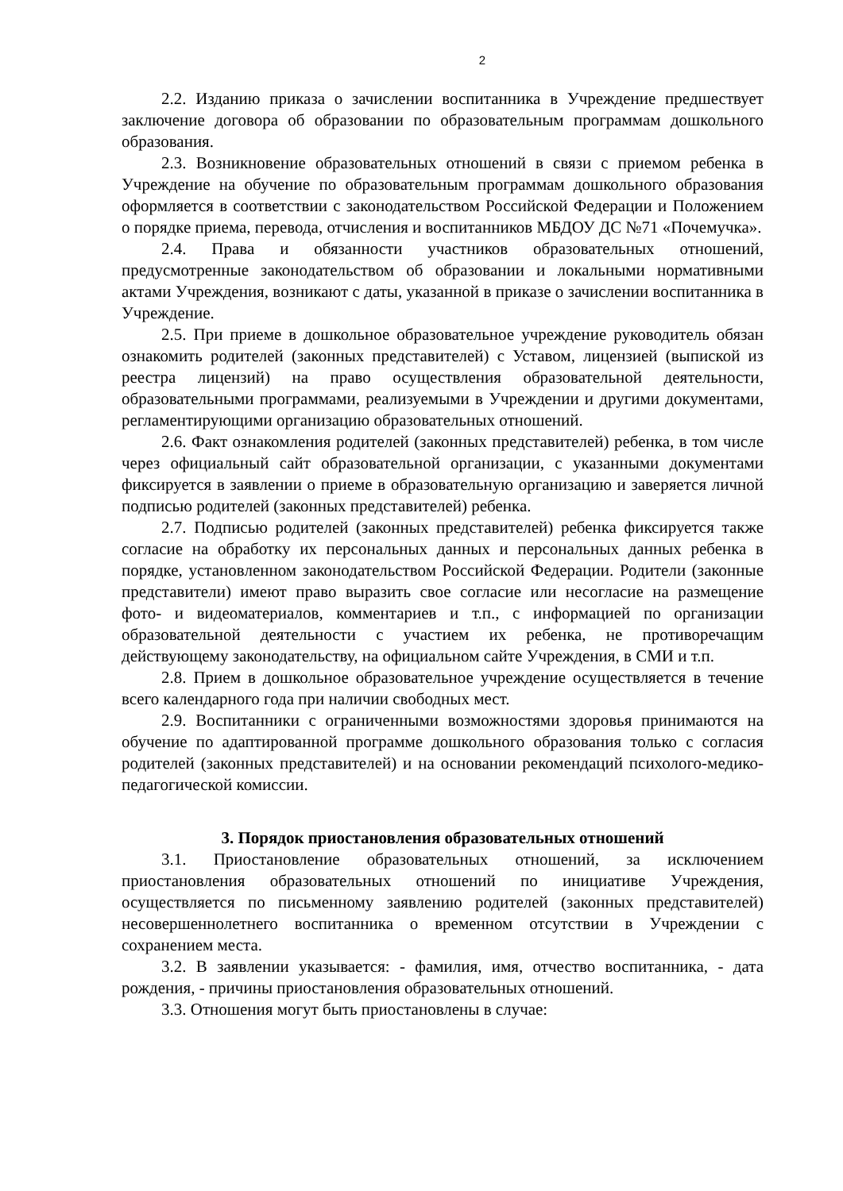2
2.2. Изданию приказа о зачислении воспитанника в Учреждение предшествует заключение договора об образовании по образовательным программам дошкольного образования.
2.3. Возникновение образовательных отношений в связи с приемом ребенка в Учреждение на обучение по образовательным программам дошкольного образования оформляется в соответствии с законодательством Российской Федерации и Положением о порядке приема, перевода, отчисления и воспитанников МБДОУ ДС №71 «Почемучка».
2.4. Права и обязанности участников образовательных отношений, предусмотренные законодательством об образовании и локальными нормативными актами Учреждения, возникают с даты, указанной в приказе о зачислении воспитанника в Учреждение.
2.5. При приеме в дошкольное образовательное учреждение руководитель обязан ознакомить родителей (законных представителей) с Уставом, лицензией (выпиской из реестра лицензий) на право осуществления образовательной деятельности, образовательными программами, реализуемыми в Учреждении и другими документами, регламентирующими организацию образовательных отношений.
2.6. Факт ознакомления родителей (законных представителей) ребенка, в том числе через официальный сайт образовательной организации, с указанными документами фиксируется в заявлении о приеме в образовательную организацию и заверяется личной подписью родителей (законных представителей) ребенка.
2.7. Подписью родителей (законных представителей) ребенка фиксируется также согласие на обработку их персональных данных и персональных данных ребенка в порядке, установленном законодательством Российской Федерации. Родители (законные представители) имеют право выразить свое согласие или несогласие на размещение фото- и видеоматериалов, комментариев и т.п., с информацией по организации образовательной деятельности с участием их ребенка, не противоречащим действующему законодательству, на официальном сайте Учреждения, в СМИ и т.п.
2.8. Прием в дошкольное образовательное учреждение осуществляется в течение всего календарного года при наличии свободных мест.
2.9. Воспитанники с ограниченными возможностями здоровья принимаются на обучение по адаптированной программе дошкольного образования только с согласия родителей (законных представителей) и на основании рекомендаций психолого-медико-педагогической комиссии.
3. Порядок приостановления образовательных отношений
3.1. Приостановление образовательных отношений, за исключением приостановления образовательных отношений по инициативе Учреждения, осуществляется по письменному заявлению родителей (законных представителей) несовершеннолетнего воспитанника о временном отсутствии в Учреждении с сохранением места.
3.2. В заявлении указывается: - фамилия, имя, отчество воспитанника, - дата рождения, - причины приостановления образовательных отношений.
3.3. Отношения могут быть приостановлены в случае: